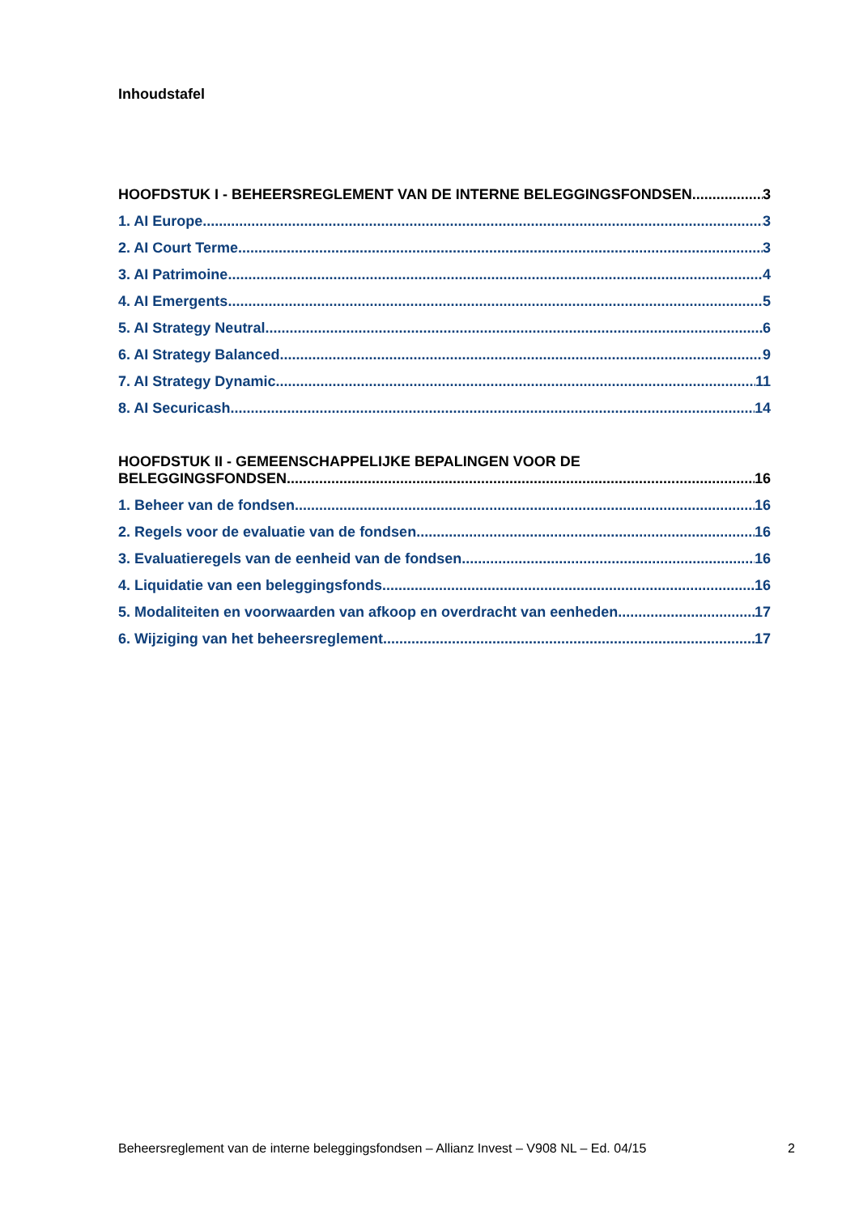Inhoudstafel
HOOFDSTUK I - BEHEERSREGLEMENT VAN DE INTERNE BELEGGINGSFONDSEN 3
1. AI Europe 3
2. AI Court Terme 3
3. AI Patrimoine 4
4. AI Emergents 5
5. AI Strategy Neutral 6
6. AI Strategy Balanced 9
7. AI Strategy Dynamic 11
8. AI Securicash 14
HOOFDSTUK II - GEMEENSCHAPPELIJKE BEPALINGEN VOOR DE
BELEGGINGSFONDSEN 16
1. Beheer van de fondsen 16
2. Regels voor de evaluatie van de fondsen 16
3. Evaluatieregels van de eenheid van de fondsen 16
4. Liquidatie van een beleggingsfonds 16
5. Modaliteiten en voorwaarden van afkoop en overdracht van eenheden 17
6. Wijziging van het beheersreglement 17
Beheersreglement van de interne beleggingsfondsen – Allianz Invest – V908 NL – Ed. 04/15 2